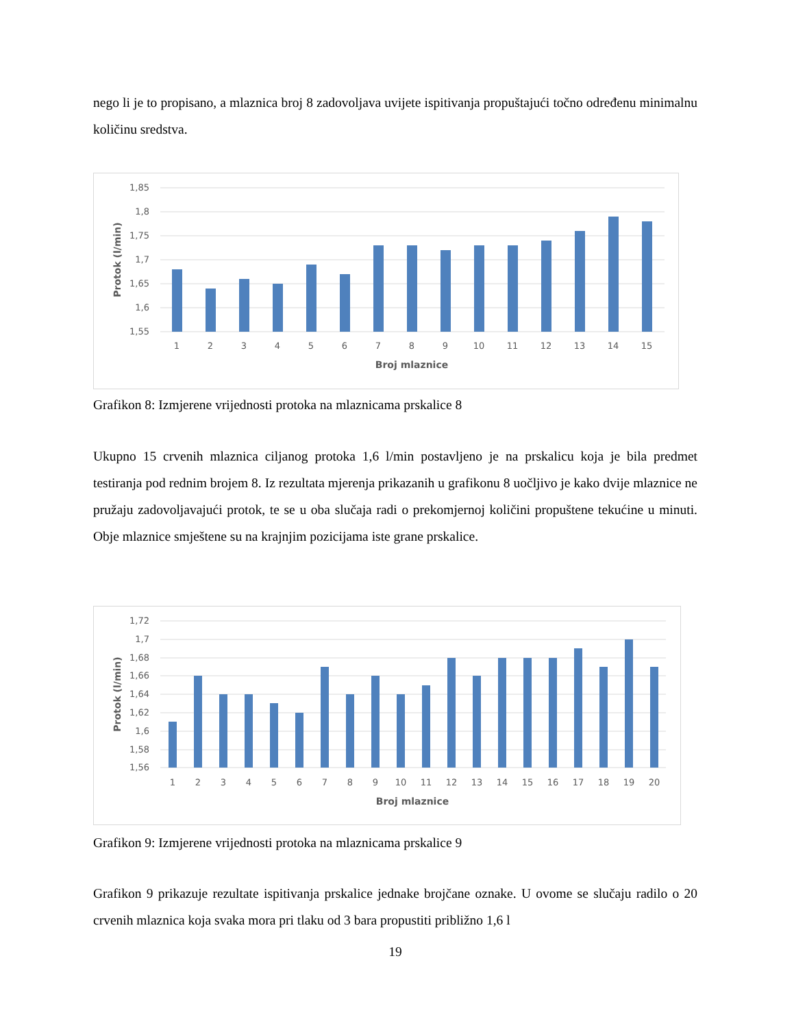nego li je to propisano, a mlaznica broj 8 zadovoljava uvijete ispitivanja propuštajući točno određenu minimalnu količinu sredstva.
1,85
1,8
1,75
1,7
1,65
1,6
1,55
1
2
3
4
5
6
7
8
9
10
11
12
13
14
15
Broj mlaznice
Protok (l/min)
Grafikon 8: Izmjerene vrijednosti protoka na mlaznicama prskalice 8
Ukupno 15 crvenih mlaznica ciljanog protoka 1,6 l/min postavljeno je na prskalicu koja je bila predmet testiranja pod rednim brojem 8. Iz rezultata mjerenja prikazanih u grafikonu 8 uočljivo je kako dvije mlaznice ne pružaju zadovoljavajući protok, te se u oba slučaja radi o prekomjernoj količini propuštene tekućine u minuti. Obje mlaznice smještene su na krajnjim pozicijama iste grane prskalice.
1,72
1,7
1,68
1,66
1,64
1,62
1,6
1,58
1,56
1
2
3
4
5
6
7
8
9
10
11
12
13
14
15
16
17
18
19
20
Broj mlaznice
Protok (l/min)
Grafikon 9: Izmjerene vrijednosti protoka na mlaznicama prskalice 9
Grafikon 9 prikazuje rezultate ispitivanja prskalice jednake brojčane oznake. U ovome se slučaju radilo o 20 crvenih mlaznica koja svaka mora pri tlaku od 3 bara propustiti približno 1,6 l
19